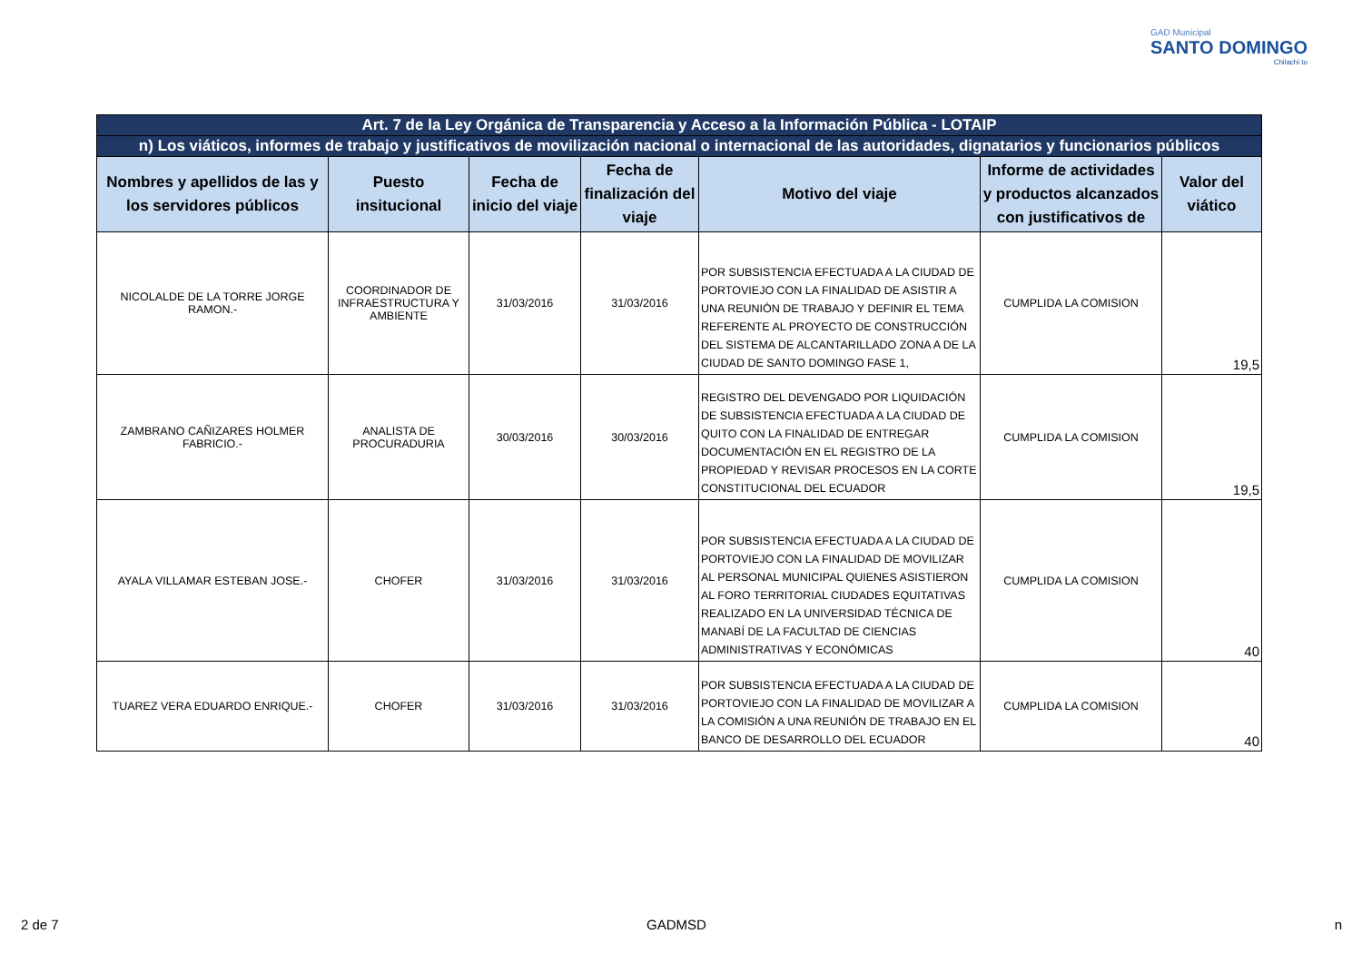GAD Municipal
SANTO DOMINGO
Chilachi to
| Art. 7 de la Ley Orgánica de Transparencia y Acceso a la Información Pública - LOTAIP | | | | | | |
| n) Los viáticos, informes de trabajo y justificativos de movilización nacional o internacional de las autoridades, dignatarios y funcionarios públicos | | | | | | |
| Nombres y apellidos de las y los servidores públicos | Puesto insitucional | Fecha de inicio del viaje | Fecha de finalización del viaje | Motivo del viaje | Informe de actividades y productos alcanzados con justificativos de | Valor del viático |
| NICOLALDE DE LA TORRE JORGE RAMON.- | COORDINADOR DE INFRAESTRUCTURA Y AMBIENTE | 31/03/2016 | 31/03/2016 | POR SUBSISTENCIA EFECTUADA A LA CIUDAD DE PORTOVIEJO CON LA FINALIDAD DE ASISTIR A UNA REUNIÓN DE TRABAJO Y DEFINIR EL TEMA REFERENTE AL PROYECTO DE CONSTRUCCIÓN DEL SISTEMA DE ALCANTARILLADO ZONA A DE LA CIUDAD DE SANTO DOMINGO FASE 1, | CUMPLIDA LA COMISION | 19,5 |
| ZAMBRANO CAÑIZARES HOLMER FABRICIO.- | ANALISTA DE PROCURADURIA | 30/03/2016 | 30/03/2016 | REGISTRO DEL DEVENGADO POR LIQUIDACIÓN DE SUBSISTENCIA EFECTUADA A LA CIUDAD DE QUITO CON LA FINALIDAD DE ENTREGAR DOCUMENTACIÓN EN EL REGISTRO DE LA PROPIEDAD Y REVISAR PROCESOS EN LA CORTE CONSTITUCIONAL DEL ECUADOR | CUMPLIDA LA COMISION | 19,5 |
| AYALA VILLAMAR ESTEBAN JOSE.- | CHOFER | 31/03/2016 | 31/03/2016 | POR SUBSISTENCIA EFECTUADA A LA CIUDAD DE PORTOVIEJO CON LA FINALIDAD DE MOVILIZAR AL PERSONAL MUNICIPAL QUIENES ASISTIERON AL FORO TERRITORIAL CIUDADES EQUITATIVAS REALIZADO EN LA UNIVERSIDAD TÉCNICA DE MANABÍ DE LA FACULTAD DE CIENCIAS ADMINISTRATIVAS Y ECONÓMICAS | CUMPLIDA LA COMISION | 40 |
| TUAREZ VERA EDUARDO ENRIQUE.- | CHOFER | 31/03/2016 | 31/03/2016 | POR SUBSISTENCIA EFECTUADA A LA CIUDAD DE PORTOVIEJO CON LA FINALIDAD DE MOVILIZAR A LA COMISIÓN A UNA REUNIÓN DE TRABAJO EN EL BANCO DE DESARROLLO DEL ECUADOR | CUMPLIDA LA COMISION | 40 |
2 de 7 GADMSD n